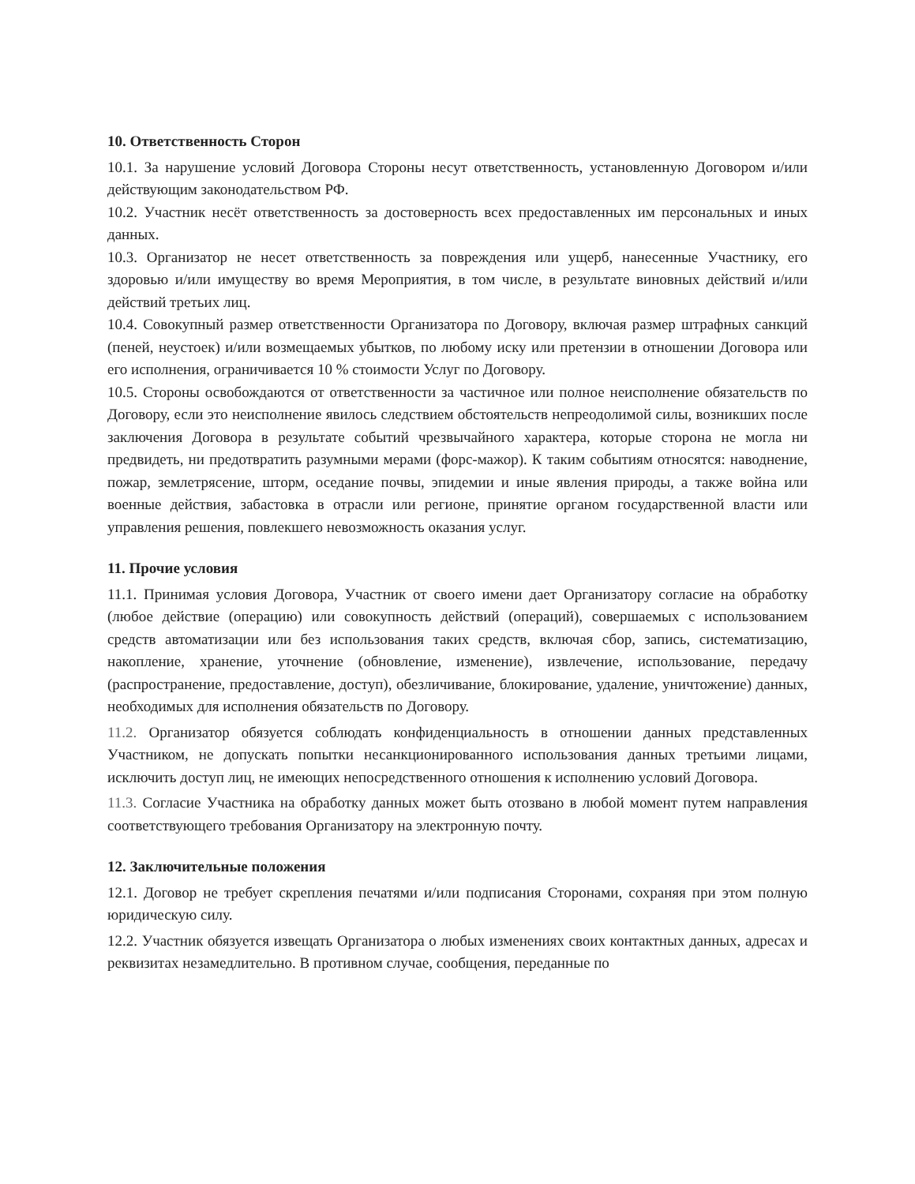10. Ответственность Сторон
10.1. За нарушение условий Договора Стороны несут ответственность, установленную Договором и/или действующим законодательством РФ.
10.2. Участник несёт ответственность за достоверность всех предоставленных им персональных и иных данных.
10.3. Организатор не несет ответственность за повреждения или ущерб, нанесенные Участнику, его здоровью и/или имуществу во время Мероприятия, в том числе, в результате виновных действий и/или действий третьих лиц.
10.4. Совокупный размер ответственности Организатора по Договору, включая размер штрафных санкций (пеней, неустоек) и/или возмещаемых убытков, по любому иску или претензии в отношении Договора или его исполнения, ограничивается 10 % стоимости Услуг по Договору.
10.5. Стороны освобождаются от ответственности за частичное или полное неисполнение обязательств по Договору, если это неисполнение явилось следствием обстоятельств непреодолимой силы, возникших после заключения Договора в результате событий чрезвычайного характера, которые сторона не могла ни предвидеть, ни предотвратить разумными мерами (форс-мажор). К таким событиям относятся: наводнение, пожар, землетрясение, шторм, оседание почвы, эпидемии и иные явления природы, а также война или военные действия, забастовка в отрасли или регионе, принятие органом государственной власти или управления решения, повлекшего невозможность оказания услуг.
11. Прочие условия
11.1. Принимая условия Договора, Участник от своего имени дает Организатору согласие на обработку (любое действие (операцию) или совокупность действий (операций), совершаемых с использованием средств автоматизации или без использования таких средств, включая сбор, запись, систематизацию, накопление, хранение, уточнение (обновление, изменение), извлечение, использование, передачу (распространение, предоставление, доступ), обезличивание, блокирование, удаление, уничтожение) данных, необходимых для исполнения обязательств по Договору.
11.2. Организатор обязуется соблюдать конфиденциальность в отношении данных представленных Участником, не допускать попытки несанкционированного использования данных третьими лицами, исключить доступ лиц, не имеющих непосредственного отношения к исполнению условий Договора.
11.3. Согласие Участника на обработку данных может быть отозвано в любой момент путем направления соответствующего требования Организатору на электронную почту.
12. Заключительные положения
12.1. Договор не требует скрепления печатями и/или подписания Сторонами, сохраняя при этом полную юридическую силу.
12.2. Участник обязуется извещать Организатора о любых изменениях своих контактных данных, адресах и реквизитах незамедлительно. В противном случае, сообщения, переданные по